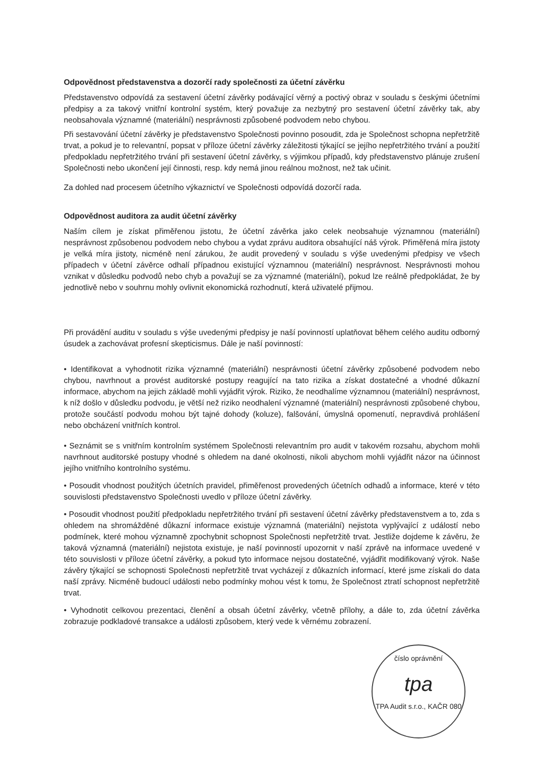Odpovědnost představenstva a dozorčí rady společnosti za účetní závěrku
Představenstvo odpovídá za sestavení účetní závěrky podávající věrný a poctivý obraz v souladu s českými účetními předpisy a za takový vnitřní kontrolní systém, který považuje za nezbytný pro sestavení účetní závěrky tak, aby neobsahovala významné (materiální) nesprávnosti způsobené podvodem nebo chybou.
Při sestavování účetní závěrky je představenstvo Společnosti povinno posoudit, zda je Společnost schopna nepřetržitě trvat, a pokud je to relevantní, popsat v příloze účetní závěrky záležitosti týkající se jejího nepřetržitého trvání a použití předpokladu nepřetržitého trvání při sestavení účetní závěrky, s výjimkou případů, kdy představenstvo plánuje zrušení Společnosti nebo ukončení její činnosti, resp. kdy nemá jinou reálnou možnost, než tak učinit.
Za dohled nad procesem účetního výkaznictví ve Společnosti odpovídá dozorčí rada.
Odpovědnost auditora za audit účetní závěrky
Naším cílem je získat přiměřenou jistotu, že účetní závěrka jako celek neobsahuje významnou (materiální) nesprávnost způsobenou podvodem nebo chybou a vydat zprávu auditora obsahující náš výrok. Přiměřená míra jistoty je velká míra jistoty, nicméně není zárukou, že audit provedený v souladu s výše uvedenými předpisy ve všech případech v účetní závěrce odhalí případnou existující významnou (materiální) nesprávnost. Nesprávnosti mohou vznikat v důsledku podvodů nebo chyb a považují se za významné (materiální), pokud lze reálně předpokládat, že by jednotlivě nebo v souhrnu mohly ovlivnit ekonomická rozhodnutí, která uživatelé přijmou.
Při provádění auditu v souladu s výše uvedenými předpisy je naší povinností uplatňovat během celého auditu odborný úsudek a zachovávat profesní skepticismus. Dále je naší povinností:
• Identifikovat a vyhodnotit rizika významné (materiální) nesprávnosti účetní závěrky způsobené podvodem nebo chybou, navrhnout a provést auditorské postupy reagující na tato rizika a získat dostatečné a vhodné důkazní informace, abychom na jejich základě mohli vyjádřit výrok. Riziko, že neodhalíme významnou (materiální) nesprávnost, k níž došlo v důsledku podvodu, je větší než riziko neodhalení významné (materiální) nesprávnosti způsobené chybou, protože součástí podvodu mohou být tajné dohody (koluze), falšování, úmyslná opomenutí, nepravdivá prohlášení nebo obcházení vnitřních kontrol.
• Seznámit se s vnitřním kontrolním systémem Společnosti relevantním pro audit v takovém rozsahu, abychom mohli navrhnout auditorské postupy vhodné s ohledem na dané okolnosti, nikoli abychom mohli vyjádřit názor na účinnost jejího vnitřního kontrolního systému.
• Posoudit vhodnost použitých účetních pravidel, přiměřenost provedených účetních odhadů a informace, které v této souvislosti představenstvo Společnosti uvedlo v příloze účetní závěrky.
• Posoudit vhodnost použití předpokladu nepřetržitého trvání při sestavení účetní závěrky představenstvem a to, zda s ohledem na shromážděné důkazní informace existuje významná (materiální) nejistota vyplývající z událostí nebo podmínek, které mohou významně zpochybnit schopnost Společnosti nepřetržitě trvat. Jestliže dojdeme k závěru, že taková významná (materiální) nejistota existuje, je naší povinností upozornit v naší zprávě na informace uvedené v této souvislosti v příloze účetní závěrky, a pokud tyto informace nejsou dostatečné, vyjádřit modifikovaný výrok. Naše závěry týkající se schopnosti Společnosti nepřetržitě trvat vycházejí z důkazních informací, které jsme získali do data naší zprávy. Nicméně budoucí události nebo podmínky mohou vést k tomu, že Společnost ztratí schopnost nepřetržitě trvat.
• Vyhodnotit celkovou prezentaci, členění a obsah účetní závěrky, včetně přílohy, a dále to, zda účetní závěrka zobrazuje podkladové transakce a události způsobem, který vede k věrnému zobrazení.
číslo oprávnění
tpa
TPA Audit s.r.o., KAČR 080